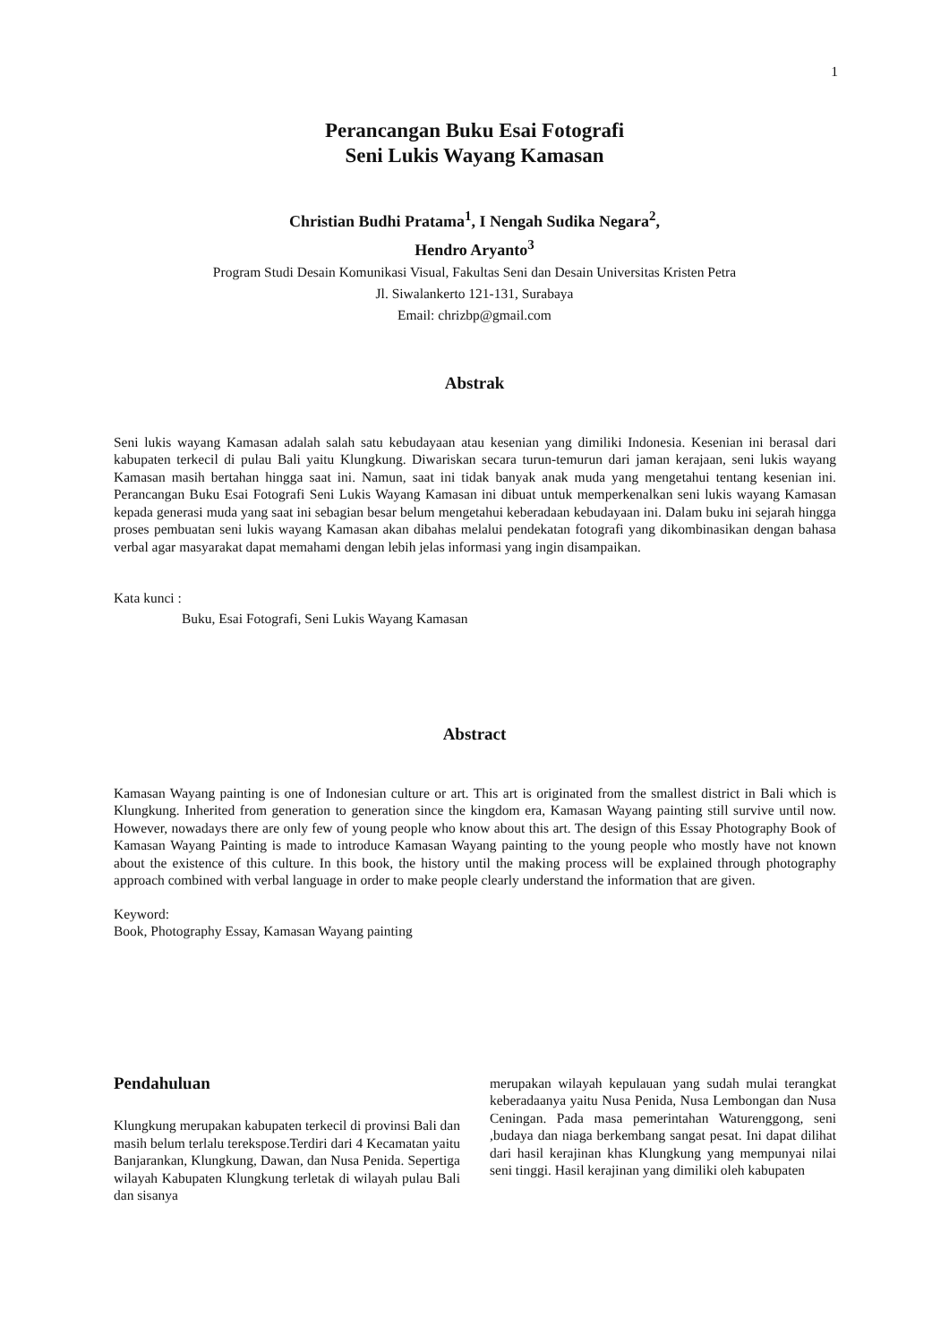1
Perancangan Buku Esai Fotografi
Seni Lukis Wayang Kamasan
Christian Budhi Pratama<sup>1</sup>, I Nengah Sudika Negara<sup>2</sup>,
Hendro Aryanto<sup>3</sup>
Program Studi Desain Komunikasi Visual, Fakultas Seni dan Desain Universitas Kristen Petra
Jl. Siwalankerto 121-131, Surabaya
Email: chrizbp@gmail.com
Abstrak
Seni lukis wayang Kamasan adalah salah satu kebudayaan atau kesenian yang dimiliki Indonesia. Kesenian ini berasal dari kabupaten terkecil di pulau Bali yaitu Klungkung. Diwariskan secara turun-temurun dari jaman kerajaan, seni lukis wayang Kamasan masih bertahan hingga saat ini. Namun, saat ini tidak banyak anak muda yang mengetahui tentang kesenian ini. Perancangan Buku Esai Fotografi Seni Lukis Wayang Kamasan ini dibuat untuk memperkenalkan seni lukis wayang Kamasan kepada generasi muda yang saat ini sebagian besar belum mengetahui keberadaan kebudayaan ini. Dalam buku ini sejarah hingga proses pembuatan seni lukis wayang Kamasan akan dibahas melalui pendekatan fotografi yang dikombinasikan dengan bahasa verbal agar masyarakat dapat memahami dengan lebih jelas informasi yang ingin disampaikan.
Kata kunci :
Buku, Esai Fotografi, Seni Lukis Wayang Kamasan
Abstract
Kamasan Wayang painting is one of Indonesian culture or art. This art is originated from the smallest district in Bali which is Klungkung. Inherited from generation to generation since the kingdom era, Kamasan Wayang painting still survive until now. However, nowadays there are only few of young people who know about this art. The design of this Essay Photography Book of Kamasan Wayang Painting is made to introduce Kamasan Wayang painting to the young people who mostly have not known about the existence of this culture. In this book, the history until the making process will be explained through photography approach combined with verbal language in order to make people clearly understand the information that are given.
Keyword:
Book, Photography Essay, Kamasan Wayang painting
Pendahuluan
Klungkung merupakan kabupaten terkecil di provinsi Bali dan masih belum terlalu terekspose.Terdiri dari 4 Kecamatan yaitu Banjarankan, Klungkung, Dawan, dan Nusa Penida. Sepertiga wilayah Kabupaten Klungkung terletak di wilayah pulau Bali dan sisanya
merupakan wilayah kepulauan yang sudah mulai terangkat keberadaanya yaitu Nusa Penida, Nusa Lembongan dan Nusa Ceningan. Pada masa pemerintahan Waturenggong, seni ,budaya dan niaga berkembang sangat pesat. Ini dapat dilihat dari hasil kerajinan khas Klungkung yang mempunyai nilai seni tinggi. Hasil kerajinan yang dimiliki oleh kabupaten